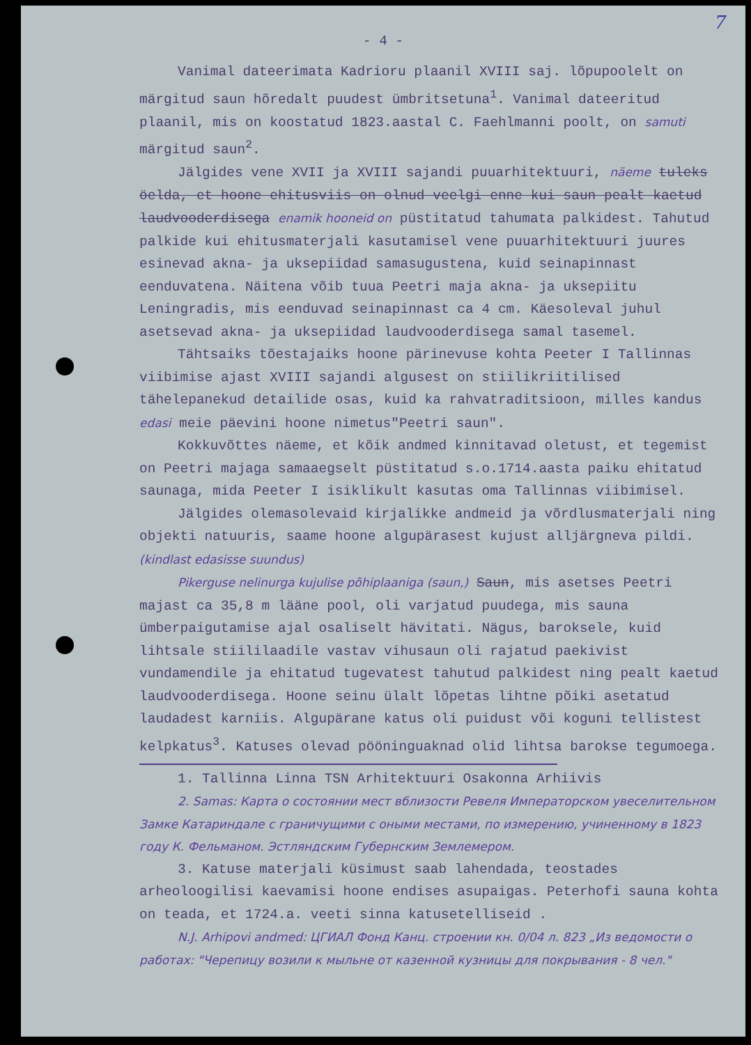7
- 4 -
Vanimal dateerimata Kadrioru plaanil XVIII saj. lõpupoolelt on märgitud saun hõredalt puudest ümbritsetuna<sup>1</sup>. Vanimal dateeritud plaanil, mis on koostatud 1823.aastal C. Faehlmanni poolt, on samuti märgitud saun<sup>2</sup>.
Jälgides vene XVII ja XVIII sajandi puuarhitektuuri, näeme tuleks öelda, et hoone ehitusviis on olnud veelgi enne kui saun pealt kaetud laudvooderdisega enamik hooneid on püstitatud tahumata palkidest. Tahutud palkide kui ehitusmaterjali kasutamisel vene puuarhitektuuri juures esinevad akna- ja uksepiidad samasugustena, kuid seinapinnast eenduvatena. Näitena võib tuua Peetri maja akna- ja uksepiitu Leningradis, mis eenduvad seinapinnast ca 4 cm. Käesoleval juhul asetsevad akna- ja uksepiidad laudvooderdisega samal tasemel.
Tähtsaiks tõestajaiks hoone pärinevuse kohta Peeter I Tallinnas viibimise ajast XVIII sajandi algusest on stiilikriitilised tähelepanekud detailide osas, kuid ka rahvatraditsioon, milles kandus edasi meie päevini hoone nimetus"Peetri saun".
Kokkuvõttes näeme, et kõik andmed kinnitavad oletust, et tegemist on Peetri majaga samaaegselt püstitatud s.o.1714.aasta paiku ehitatud saunaga, mida Peeter I isiklikult kasutas oma Tallinnas viibimisel.
Jälgides olemasolevaid kirjalikke andmeid ja võrdlusmaterjali ning objekti natuuris, saame hoone algupärasest kujust alljärgneva pildi. (kindlast edasisse suundus)
Pikerguse nelinurga kujulise põhiplaaniga (saun,) Saun, mis asetses Peetri majast ca 35,8 m lääne pool, oli varjatud puudega, mis sauna ümberpaigutamise ajal osaliselt hävitati. Nägus, baroksele, kuid lihtsale stiililaadile vastav vihusaun oli rajatud paekivist vundamendile ja ehitatud tugevatest tahutud palkidest ning pealt kaetud laudvooderdisega. Hoone seinu ülalt lõpetas lihtne põiki asetatud laudadest karniis. Algupärane katus oli puidust või koguni tellistest kelpkatus<sup>3</sup>. Katuses olevad pööninguaknad olid lihtsa barokse tegumoega.
1. Tallinna Linna TSN Arhitektuuri Osakonna Arhiivis
2. Samas: Карта о состоянии мест вблизости Ревеля Императорском увеселительном Замке Катариндале с граничущими с оными местами, по измерению, учиненному в 1823 году К. Фельманом. Эстляндским Губернским Землемером.
3. Katuse materjali küsimust saab lahendada, teostades arheoloogilisi kaevamisi hoone endises asupaigas. Peterhofi sauna kohta on teada, et 1724.a. veeti sinna katusetelliseid .
N.J. Arhipovi andmed: ЦГИАЛ Фонд Канц. строении кн. 0/04 л. 823 „Из ведомости о работах: "Черепицу возили к мыльне от казенной кузницы для покрывания - 8 чел."